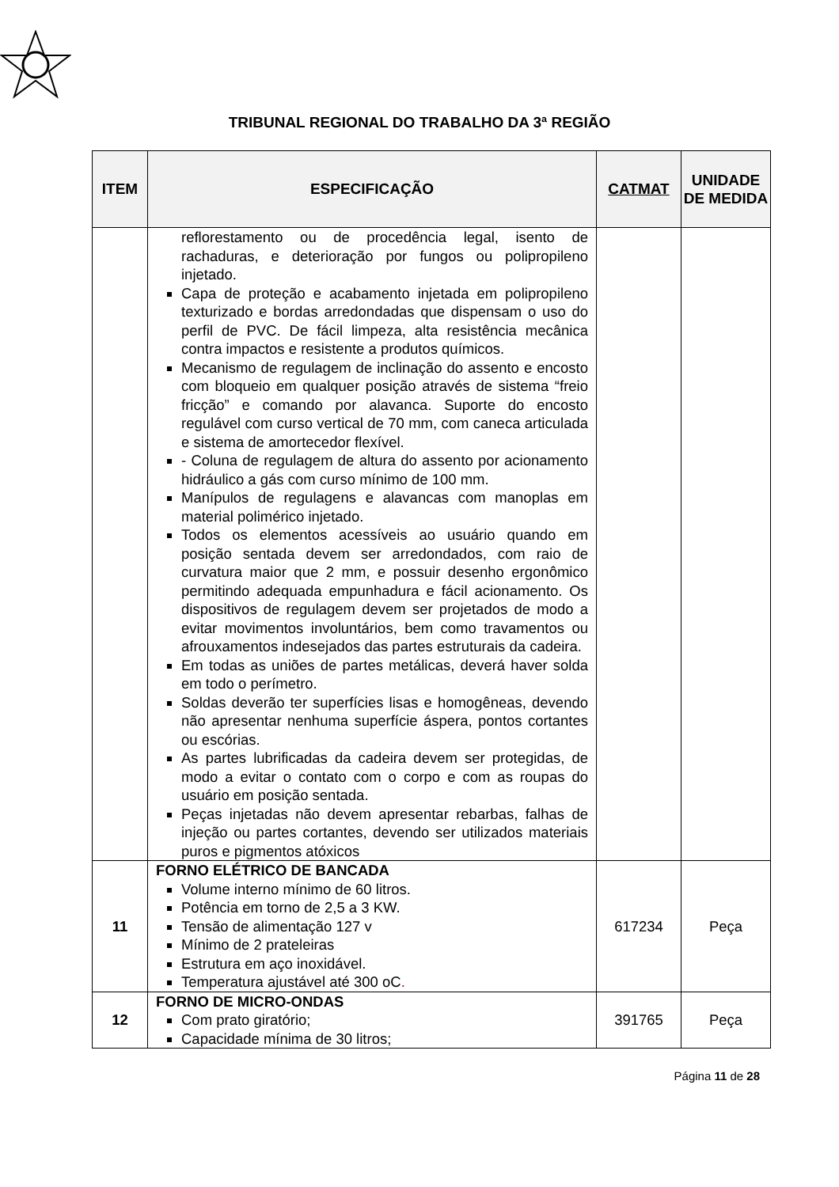TRIBUNAL REGIONAL DO TRABALHO DA 3ª REGIÃO
| ITEM | ESPECIFICAÇÃO | CATMAT | UNIDADE DE MEDIDA |
| --- | --- | --- | --- |
| | reflorestamento ou de procedência legal, isento de rachaduras, e deterioração por fungos ou polipropileno injetado. Capa de proteção e acabamento injetada em polipropileno texturizado e bordas arredondadas que dispensam o uso do perfil de PVC. De fácil limpeza, alta resistência mecânica contra impactos e resistente a produtos químicos. Mecanismo de regulagem de inclinação do assento e encosto com bloqueio em qualquer posição através de sistema “freio fricção” e comando por alavanca. Suporte do encosto regulável com curso vertical de 70 mm, com caneca articulada e sistema de amortecedor flexível. - Coluna de regulagem de altura do assento por acionamento hidráulico a gás com curso mínimo de 100 mm. Manípulos de regulagens e alavancas com manoplas em material polimérico injetado. Todos os elementos acessíveis ao usuário quando em posição sentada devem ser arredondados, com raio de curvatura maior que 2 mm, e possuir desenho ergonômico permitindo adequada empunhadura e fácil acionamento. Os dispositivos de regulagem devem ser projetados de modo a evitar movimentos involuntários, bem como travamentos ou afrouxamentos indesejados das partes estruturais da cadeira. Em todas as uniões de partes metálicas, deverá haver solda em todo o perímetro. Soldas deverão ter superfícies lisas e homogêneas, devendo não apresentar nenhuma superfície áspera, pontos cortantes ou escórias. As partes lubrificadas da cadeira devem ser protegidas, de modo a evitar o contato com o corpo e com as roupas do usuário em posição sentada. Peças injetadas não devem apresentar rebarbas, falhas de injeção ou partes cortantes, devendo ser utilizados materiais puros e pigmentos atóxicos | | |
| 11 | FORNO ELÉTRICO DE BANCADA Volume interno mínimo de 60 litros. Potência em torno de 2,5 a 3 KW. Tensão de alimentação 127 v Mínimo de 2 prateleiras Estrutura em aço inoxidável. Temperatura ajustável até 300 oC . | 617234 | Peça |
| 12 | FORNO DE MICRO-ONDAS Com prato giratório; Capacidade mínima de 30 litros; | 391765 | Peça |
Página 11 de 28